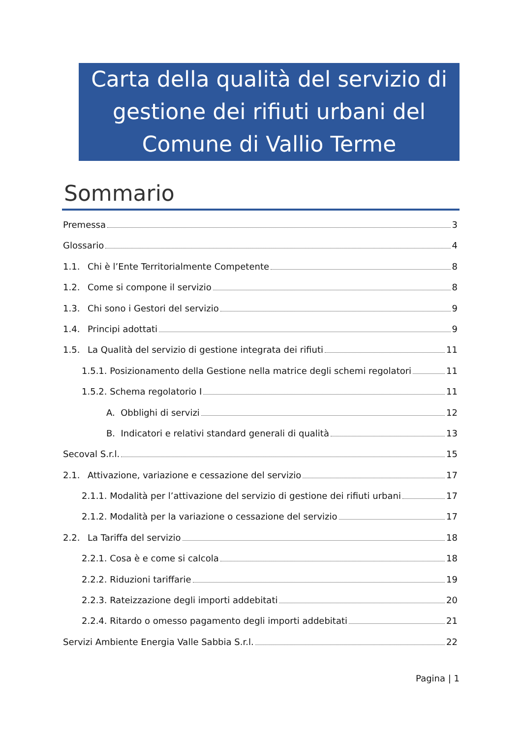Carta della qualità del servizio di
gestione dei rifiuti urbani del
Comune di Vallio Terme
Sommario
Premessa 3
Glossario 4
1.1. Chi è l’Ente Territorialmente Competente 8
1.2. Come si compone il servizio 8
1.3. Chi sono i Gestori del servizio 9
1.4. Principi adottati 9
1.5. La Qualità del servizio di gestione integrata dei rifiuti 11
1.5.1. Posizionamento della Gestione nella matrice degli schemi regolatori 11
1.5.2. Schema regolatorio I 11
A. Obblighi di servizi 12
B. Indicatori e relativi standard generali di qualità 13
Secoval S.r.l. 15
2.1. Attivazione, variazione e cessazione del servizio 17
2.1.1. Modalità per l’attivazione del servizio di gestione dei rifiuti urbani 17
2.1.2. Modalità per la variazione o cessazione del servizio 17
2.2. La Tariffa del servizio 18
2.2.1. Cosa è e come si calcola 18
2.2.2. Riduzioni tariffarie 19
2.2.3. Rateizzazione degli importi addebitati 20
2.2.4. Ritardo o omesso pagamento degli importi addebitati 21
Servizi Ambiente Energia Valle Sabbia S.r.l. 22
Pagina | 1